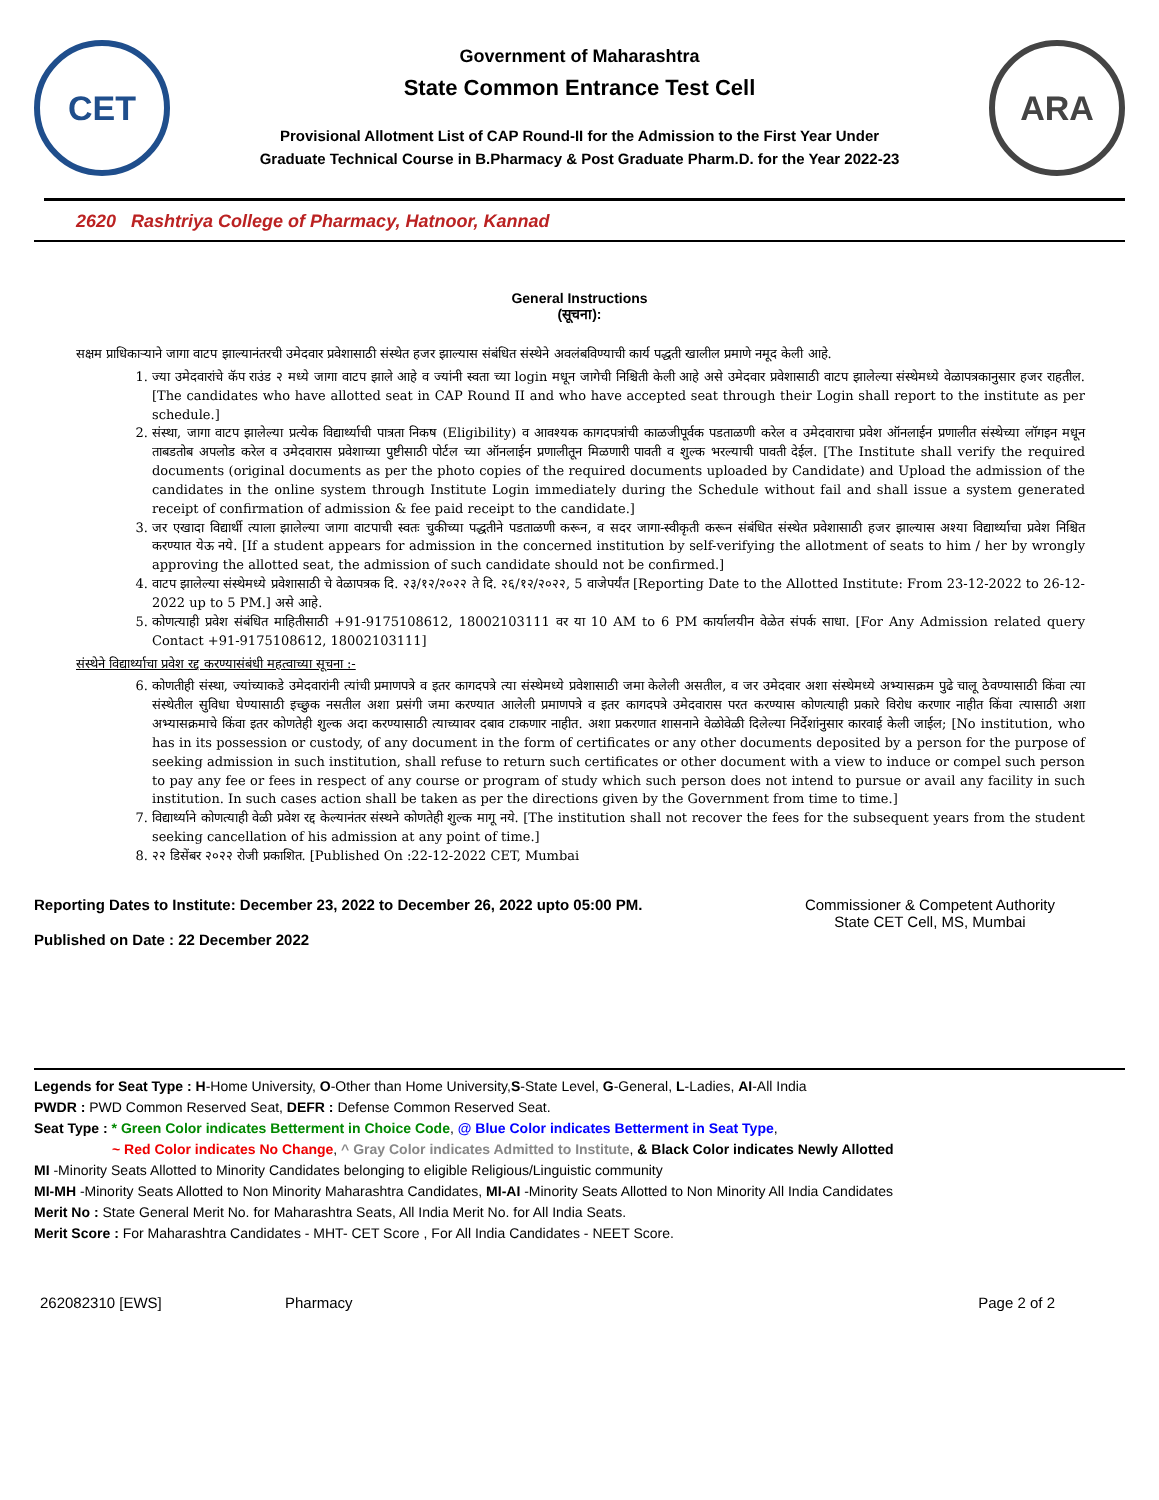CET
Government of Maharashtra
State Common Entrance Test Cell
Provisional Allotment List of CAP Round-II for the Admission to the First Year Under
Graduate Technical Course in B.Pharmacy & Post Graduate Pharm.D. for the Year 2022-23
ARA
2620 Rashtriya College of Pharmacy, Hatnoor, Kannad
General Instructions
(सूचना):
सक्षम प्राधिकाऱ्याने जागा वाटप झाल्यानंतरची उमेदवार प्रवेशासाठी संस्थेत हजर झाल्यास संबंधित संस्थेने अवलंबविण्याची कार्य पद्धती खालील प्रमाणे नमूद केली आहे.
1. ज्या उमेदवारांचे कॅप राउंड २ मध्ये जागा वाटप झाले आहे व ज्यांनी स्वता च्या login मधून जागेची निश्चिती केली आहे असे उमेदवार प्रवेशासाठी वाटप झालेल्या संस्थेमध्ये वेळापत्रकानुसार हजर राहतील.[The candidates who have allotted seat in CAP Round II and who have accepted seat through their Login shall report to the institute as per schedule.]
2. संस्था, जागा वाटप झालेल्या प्रत्येक विद्यार्थ्याची पात्रता निकष (Eligibility) व आवश्यक कागदपत्रांची काळजीपूर्वक पडताळणी करेल व उमेदवाराचा प्रवेश ऑनलाईन प्रणालीत संस्थेच्या लॉगइन मधून ताबडतोब अपलोड करेल व उमेदवारास प्रवेशाच्या पुष्टीसाठी पोर्टल च्या ऑनलाईन प्रणालीतून मिळणारी पावती व शुल्क भरल्याची पावती देईल. [The Institute shall verify the required documents (original documents as per the photo copies of the required documents uploaded by Candidate) and Upload the admission of the candidates in the online system through Institute Login immediately during the Schedule without fail and shall issue a system generated receipt of confirmation of admission & fee paid receipt to the candidate.]
3. जर एखादा विद्यार्थी त्याला झालेल्या जागा वाटपाची स्वतः चुकीच्या पद्धतीने पडताळणी करून, व सदर जागा-स्वीकृती करून संबंधित संस्थेत प्रवेशासाठी हजर झाल्यास अश्या विद्यार्थ्याचा प्रवेश निश्चित करण्यात येऊ नये. [If a student appears for admission in the concerned institution by self-verifying the allotment of seats to him / her by wrongly approving the allotted seat, the admission of such candidate should not be confirmed.]
4. वाटप झालेल्या संस्थेमध्ये प्रवेशासाठी चे वेळापत्रक दि. २३/१२/२०२२ ते दि. २६/१२/२०२२, 5 वाजेपर्यंत [Reporting Date to the Allotted Institute: From 23-12-2022 to 26-12-2022 up to 5 PM.] असे आहे.
5. कोणत्याही प्रवेश संबंधित माहितीसाठी +91-9175108612, 18002103111 वर या 10 AM to 6 PM कार्यालयीन वेळेत संपर्क साधा. [For Any Admission related query Contact +91-9175108612, 18002103111]
संस्थेने विद्यार्थ्याचा प्रवेश रद्द करण्यासंबंधी महत्वाच्या सूचना :-
6. कोणतीही संस्था, ज्यांच्याकडे उमेदवारांनी त्यांची प्रमाणपत्रे व इतर कागदपत्रे त्या संस्थेमध्ये प्रवेशासाठी जमा केलेली असतील, व जर उमेदवार अशा संस्थेमध्ये अभ्यासक्रम पुढे चालू ठेवण्यासाठी किंवा त्या संस्थेतील सुविधा घेण्यासाठी इच्छुक नसतील अशा प्रसंगी जमा करण्यात आलेली प्रमाणपत्रे व इतर कागदपत्रे उमेदवारास परत करण्यास कोणत्याही प्रकारे विरोध करणार नाहीत किंवा त्यासाठी अशा अभ्यासक्रमाचे किंवा इतर कोणतेही शुल्क अदा करण्यासाठी त्याच्यावर दबाव टाकणार नाहीत. अशा प्रकरणात शासनाने वेळोवेळी दिलेल्या निर्देशांनुसार कारवाई केली जाईल; [No institution, who has in its possession or custody, of any document in the form of certificates or any other documents deposited by a person for the purpose of seeking admission in such institution, shall refuse to return such certificates or other document with a view to induce or compel such person to pay any fee or fees in respect of any course or program of study which such person does not intend to pursue or avail any facility in such institution. In such cases action shall be taken as per the directions given by the Government from time to time.]
7. विद्यार्थ्याने कोणत्याही वेळी प्रवेश रद्द केल्यानंतर संस्थने कोणतेही शुल्क मागू नये. [The institution shall not recover the fees for the subsequent years from the student seeking cancellation of his admission at any point of time.]
8. २२ डिसेंबर २०२२ रोजी प्रकाशित. [Published On :22-12-2022 CET, Mumbai
Reporting Dates to Institute: December 23, 2022 to December 26, 2022 upto 05:00 PM.
Published on Date : 22 December 2022
Commissioner & Competent Authority
State CET Cell, MS, Mumbai
Legends for Seat Type : H-Home University, O-Other than Home University,S-State Level, G-General, L-Ladies, AI-All India
PWDR : PWD Common Reserved Seat, DEFR : Defense Common Reserved Seat.
Seat Type : * Green Color indicates Betterment in Choice Code, @ Blue Color indicates Betterment in Seat Type,
~ Red Color indicates No Change, ^ Gray Color indicates Admitted to Institute, & Black Color indicates Newly Allotted
MI -Minority Seats Allotted to Minority Candidates belonging to eligible Religious/Linguistic community
MI-MH -Minority Seats Allotted to Non Minority Maharashtra Candidates, MI-AI -Minority Seats Allotted to Non Minority All India Candidates
Merit No : State General Merit No. for Maharashtra Seats, All India Merit No. for All India Seats.
Merit Score : For Maharashtra Candidates - MHT- CET Score , For All India Candidates - NEET Score.
262082310 [EWS] Pharmacy Page 2 of 2